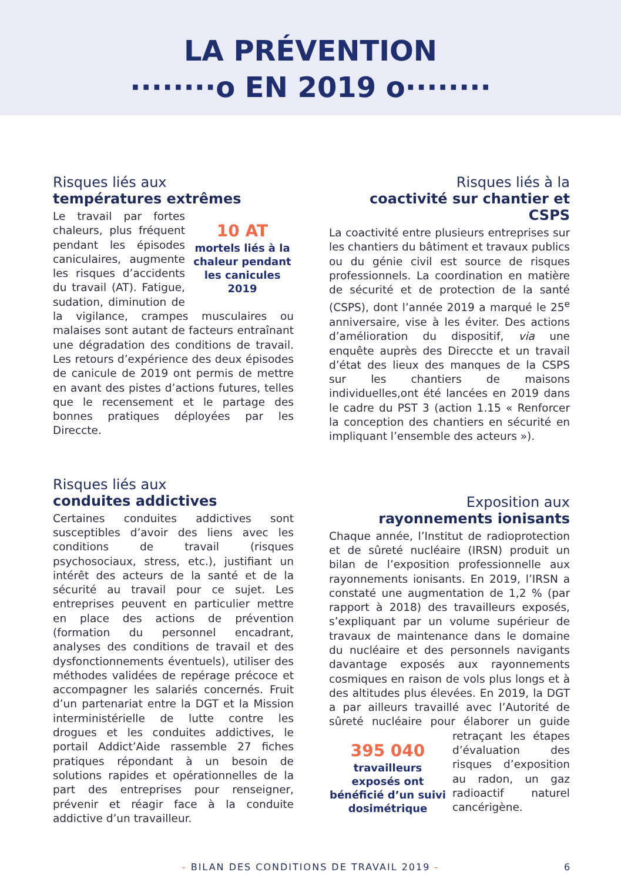LA PRÉVENTION
········o EN 2019 o········
Risques liés aux
températures extrêmes
10 AT
mortels liés à la chaleur pendant les canicules 2019 Le travail par fortes chaleurs, plus fréquent pendant les épisodes caniculaires, augmente les risques d’accidents du travail (AT). Fatigue, sudation, diminution de la vigilance, crampes musculaires ou malaises sont autant de facteurs entraînant une dégradation des conditions de travail. Les retours d’expérience des deux épisodes de canicule de 2019 ont permis de mettre en avant des pistes d’actions futures, telles que le recensement et le partage des bonnes pratiques déployées par les Direccte.
Risques liés à la
coactivité sur chantier et CSPS
La coactivité entre plusieurs entreprises sur les chantiers du bâtiment et travaux publics ou du génie civil est source de risques professionnels. La coordination en matière de sécurité et de protection de la santé (CSPS), dont l’année 2019 a marqué le 25<sup>e</sup> anniversaire, vise à les éviter. Des actions d’amélioration du dispositif, via une enquête auprès des Direccte et un travail d’état des lieux des manques de la CSPS sur les chantiers de maisons individuelles,ont été lancées en 2019 dans le cadre du PST 3 (action 1.15 « Renforcer la conception des chantiers en sécurité en impliquant l’ensemble des acteurs »).
Risques liés aux
conduites addictives
Certaines conduites addictives sont susceptibles d’avoir des liens avec les conditions de travail (risques psychosociaux, stress, etc.), justifiant un intérêt des acteurs de la santé et de la sécurité au travail pour ce sujet. Les entreprises peuvent en particulier mettre en place des actions de prévention (formation du personnel encadrant, analyses des conditions de travail et des dysfonctionnements éventuels), utiliser des méthodes validées de repérage précoce et accompagner les salariés concernés. Fruit d’un partenariat entre la DGT et la Mission interministérielle de lutte contre les drogues et les conduites addictives, le portail Addict’Aide rassemble 27 fiches pratiques répondant à un besoin de solutions rapides et opérationnelles de la part des entreprises pour renseigner, prévenir et réagir face à la conduite addictive d’un travailleur.
Exposition aux
rayonnements ionisants
Chaque année, l’Institut de radioprotection et de sûreté nucléaire (IRSN) produit un bilan de l’exposition professionnelle aux rayonnements ionisants. En 2019, l’IRSN a constaté une augmentation de 1,2 % (par rapport à 2018) des travailleurs exposés, s’expliquant par un volume supérieur de travaux de maintenance dans le domaine du nucléaire et des personnels navigants davantage exposés aux rayonnements cosmiques en raison de vols plus longs et à des altitudes plus élevées. En 2019, la DGT a par ailleurs travaillé avec l’Autorité de sûreté nucléaire pour élaborer un guide 395 040
travailleurs exposés ont bénéficié d’un suivi dosimétrique retraçant les étapes d’évaluation des risques d’exposition au radon, un gaz radioactif naturel cancérigène.
- BILAN DES CONDITIONS DE TRAVAIL 2019 - 6